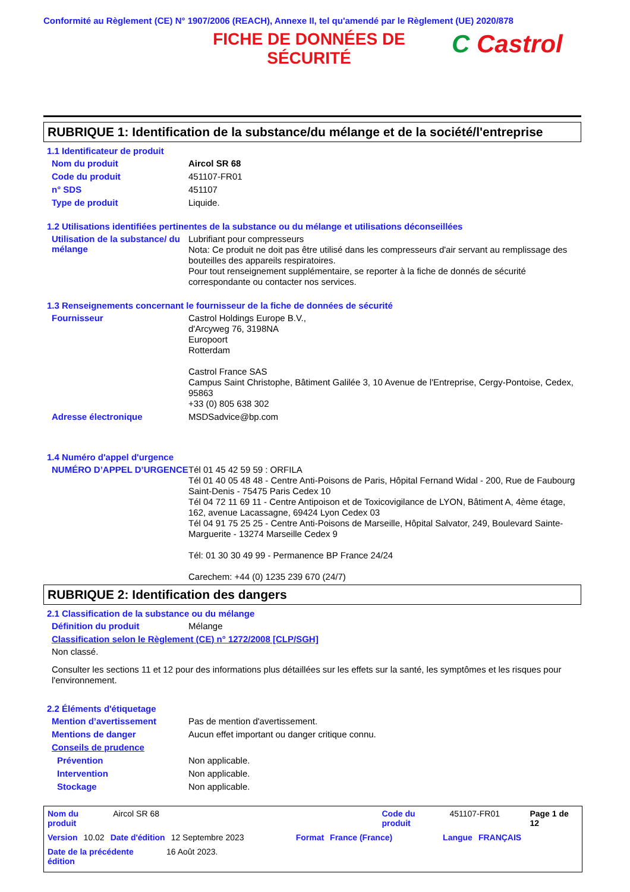Conformité au Règlement (CE) N° 1907/2006 (REACH), Annexe II, tel qu'amendé par le Règlement (UE) 2020/878
FICHE DE DONNÉES DE SÉCURITÉ
C Castrol
RUBRIQUE 1: Identification de la substance/du mélange et de la société/l'entreprise
1.1 Identificateur de produit
Nom du produit
Aircol SR 68
Code du produit
451107-FR01
n° SDS
451107
Type de produit
Liquide.
1.2 Utilisations identifiées pertinentes de la substance ou du mélange et utilisations déconseillées
Utilisation de la substance/ du mélange
Lubrifiant pour compresseurs
Nota: Ce produit ne doit pas être utilisé dans les compresseurs d'air servant au remplissage des bouteilles des appareils respiratoires.
Pour tout renseignement supplémentaire, se reporter à la fiche de donnés de sécurité correspondante ou contacter nos services.
1.3 Renseignements concernant le fournisseur de la fiche de données de sécurité
Fournisseur
Castrol Holdings Europe B.V.,
d'Arcyweg 76, 3198NA
Europoort
Rotterdam
Castrol France SAS
Campus Saint Christophe, Bâtiment Galilée 3, 10 Avenue de l'Entreprise, Cergy-Pontoise, Cedex, 95863
+33 (0) 805 638 302
Adresse électronique
MSDSadvice@bp.com
1.4 Numéro d'appel d'urgence
NUMÉRO D’APPEL D’URGENCE
Tél 01 45 42 59 59 : ORFILA
Tél 01 40 05 48 48 - Centre Anti-Poisons de Paris, Hôpital Fernand Widal - 200, Rue de Faubourg Saint-Denis - 75475 Paris Cedex 10
Tél 04 72 11 69 11 - Centre Antipoison et de Toxicovigilance de LYON, Bâtiment A, 4ème étage, 162, avenue Lacassagne, 69424 Lyon Cedex 03
Tél 04 91 75 25 25 - Centre Anti-Poisons de Marseille, Hôpital Salvator, 249, Boulevard Sainte-Marguerite - 13274 Marseille Cedex 9
Tél: 01 30 30 49 99 - Permanence BP France 24/24
Carechem: +44 (0) 1235 239 670 (24/7)
RUBRIQUE 2: Identification des dangers
2.1 Classification de la substance ou du mélange
Définition du produit
Mélange
Classification selon le Règlement (CE) n° 1272/2008 [CLP/SGH]
Non classé.
Consulter les sections 11 et 12 pour des informations plus détaillées sur les effets sur la santé, les symptômes et les risques pour l'environnement.
2.2 Éléments d'étiquetage
Mention d’avertissement
Pas de mention d'avertissement.
Mentions de danger
Aucun effet important ou danger critique connu.
Conseils de prudence
Prévention
Non applicable.
Intervention
Non applicable.
Stockage
Non applicable.
Nom du produit Aircol SR 68 Code du produit 451107-FR01 Page 1 de 12
Version 10.02 Date d'édition 12 Septembre 2023 Format France (France) Langue FRANÇAIS
Date de la précédente édition 16 Août 2023.